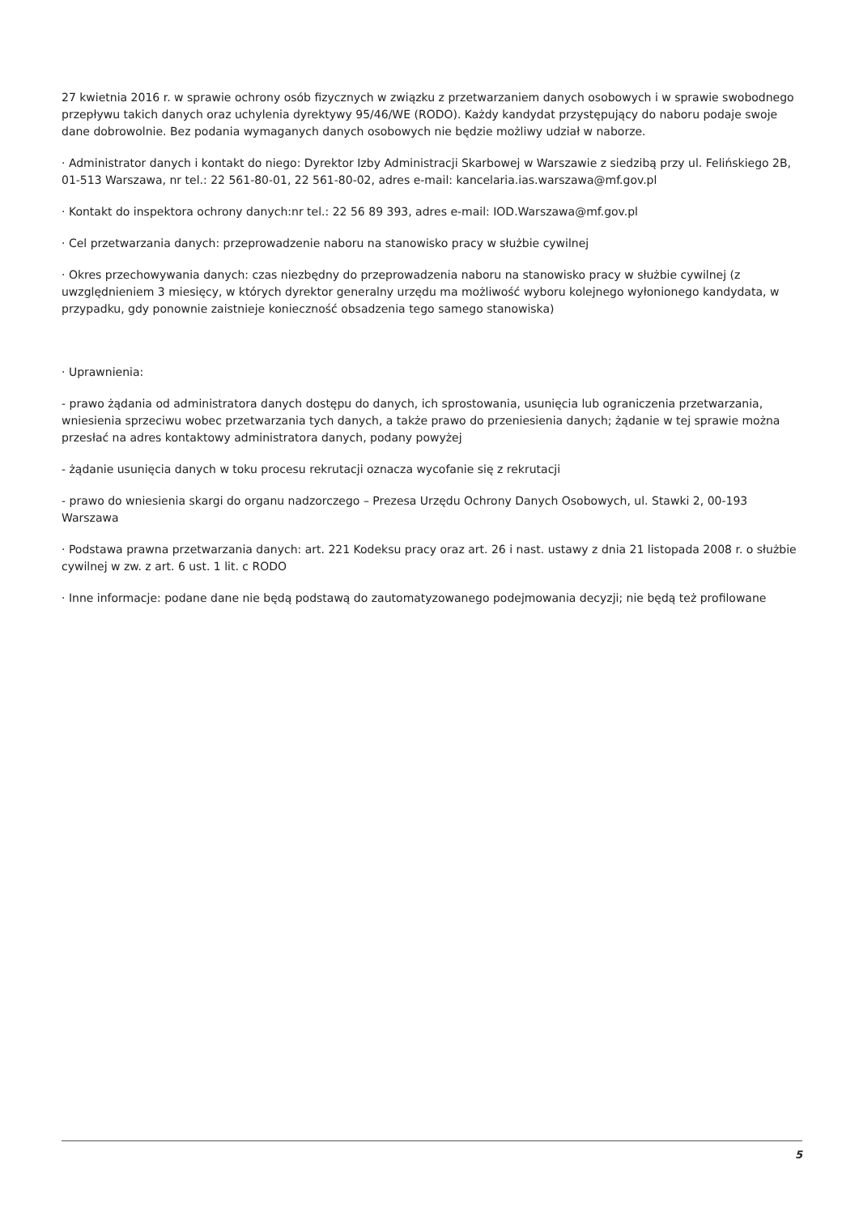27 kwietnia 2016 r. w sprawie ochrony osób fizycznych w związku z przetwarzaniem danych osobowych i w sprawie swobodnego przepływu takich danych oraz uchylenia dyrektywy 95/46/WE (RODO). Każdy kandydat przystępujący do naboru podaje swoje dane dobrowolnie. Bez podania wymaganych danych osobowych nie będzie możliwy udział w naborze.
· Administrator danych i kontakt do niego: Dyrektor Izby Administracji Skarbowej w Warszawie z siedzibą przy ul. Felińskiego 2B, 01-513 Warszawa, nr tel.: 22 561-80-01, 22 561-80-02, adres e-mail: kancelaria.ias.warszawa@mf.gov.pl
· Kontakt do inspektora ochrony danych:nr tel.: 22 56 89 393, adres e-mail: IOD.Warszawa@mf.gov.pl
· Cel przetwarzania danych: przeprowadzenie naboru na stanowisko pracy w służbie cywilnej
· Okres przechowywania danych: czas niezbędny do przeprowadzenia naboru na stanowisko pracy w służbie cywilnej (z uwzględnieniem 3 miesięcy, w których dyrektor generalny urzędu ma możliwość wyboru kolejnego wyłonionego kandydata, w przypadku, gdy ponownie zaistnieje konieczność obsadzenia tego samego stanowiska)
· Uprawnienia:
- prawo żądania od administratora danych dostępu do danych, ich sprostowania, usunięcia lub ograniczenia przetwarzania, wniesienia sprzeciwu wobec przetwarzania tych danych, a także prawo do przeniesienia danych; żądanie w tej sprawie można przesłać na adres kontaktowy administratora danych, podany powyżej
- żądanie usunięcia danych w toku procesu rekrutacji oznacza wycofanie się z rekrutacji
- prawo do wniesienia skargi do organu nadzorczego – Prezesa Urzędu Ochrony Danych Osobowych, ul. Stawki 2, 00-193 Warszawa
· Podstawa prawna przetwarzania danych: art. 221 Kodeksu pracy oraz art. 26 i nast. ustawy z dnia 21 listopada 2008 r. o służbie cywilnej w zw. z art. 6 ust. 1 lit. c RODO
· Inne informacje: podane dane nie będą podstawą do zautomatyzowanego podejmowania decyzji; nie będą też profilowane
5